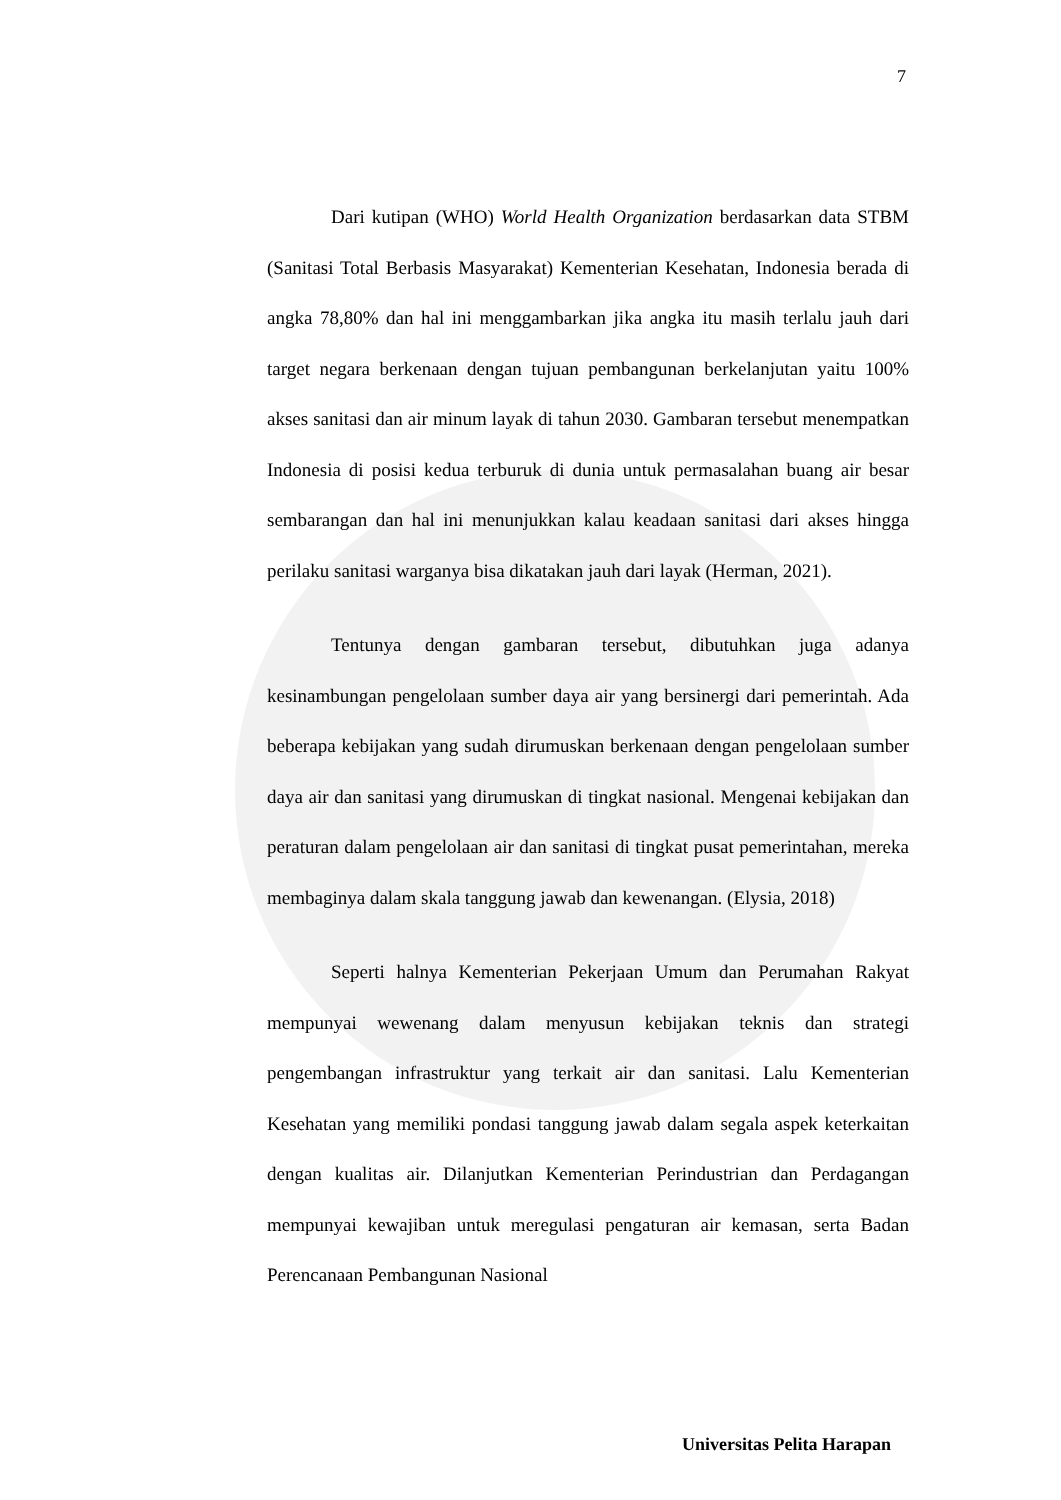7
Dari kutipan (WHO) World Health Organization berdasarkan data STBM (Sanitasi Total Berbasis Masyarakat) Kementerian Kesehatan, Indonesia berada di angka 78,80% dan hal ini menggambarkan jika angka itu masih terlalu jauh dari target negara berkenaan dengan tujuan pembangunan berkelanjutan yaitu 100% akses sanitasi dan air minum layak di tahun 2030. Gambaran tersebut menempatkan Indonesia di posisi kedua terburuk di dunia untuk permasalahan buang air besar sembarangan dan hal ini menunjukkan kalau keadaan sanitasi dari akses hingga perilaku sanitasi warganya bisa dikatakan jauh dari layak (Herman, 2021).
Tentunya dengan gambaran tersebut, dibutuhkan juga adanya kesinambungan pengelolaan sumber daya air yang bersinergi dari pemerintah. Ada beberapa kebijakan yang sudah dirumuskan berkenaan dengan pengelolaan sumber daya air dan sanitasi yang dirumuskan di tingkat nasional. Mengenai kebijakan dan peraturan dalam pengelolaan air dan sanitasi di tingkat pusat pemerintahan, mereka membaginya dalam skala tanggung jawab dan kewenangan. (Elysia, 2018)
Seperti halnya Kementerian Pekerjaan Umum dan Perumahan Rakyat mempunyai wewenang dalam menyusun kebijakan teknis dan strategi pengembangan infrastruktur yang terkait air dan sanitasi. Lalu Kementerian Kesehatan yang memiliki pondasi tanggung jawab dalam segala aspek keterkaitan dengan kualitas air. Dilanjutkan Kementerian Perindustrian dan Perdagangan mempunyai kewajiban untuk meregulasi pengaturan air kemasan, serta Badan Perencanaan Pembangunan Nasional
Universitas Pelita Harapan